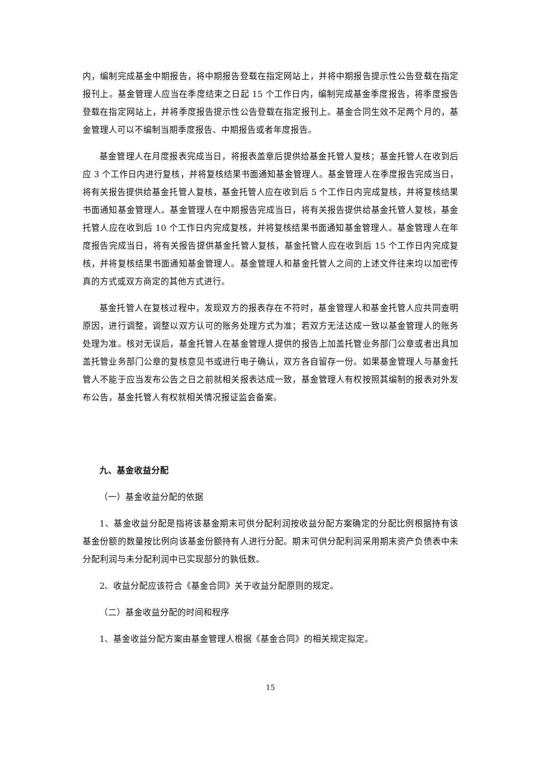内，编制完成基金中期报告，将中期报告登载在指定网站上，并将中期报告提示性公告登载在指定报刊上。基金管理人应当在季度结束之日起 15 个工作日内，编制完成基金季度报告，将季度报告登载在指定网站上，并将季度报告提示性公告登载在指定报刊上。基金合同生效不足两个月的，基金管理人可以不编制当期季度报告、中期报告或者年度报告。
基金管理人在月度报表完成当日，将报表盖章后提供给基金托管人复核；基金托管人在收到后应 3 个工作日内进行复核，并将复核结果书面通知基金管理人。基金管理人在季度报告完成当日，将有关报告提供给基金托管人复核，基金托管人应在收到后 5 个工作日内完成复核，并将复核结果书面通知基金管理人。基金管理人在中期报告完成当日，将有关报告提供给基金托管人复核，基金托管人应在收到后 10 个工作日内完成复核，并将复核结果书面通知基金管理人。基金管理人在年度报告完成当日，将有关报告提供基金托管人复核，基金托管人应在收到后 15 个工作日内完成复核，并将复核结果书面通知基金管理人。基金管理人和基金托管人之间的上述文件往来均以加密传真的方式或双方商定的其他方式进行。
基金托管人在复核过程中，发现双方的报表存在不符时，基金管理人和基金托管人应共同查明原因，进行调整，调整以双方认可的账务处理方式为准；若双方无法达成一致以基金管理人的账务处理为准。核对无误后，基金托管人在基金管理人提供的报告上加盖托管业务部门公章或者出具加盖托管业务部门公章的复核意见书或进行电子确认，双方各自留存一份。如果基金管理人与基金托管人不能于应当发布公告之日之前就相关报表达成一致，基金管理人有权按照其编制的报表对外发布公告，基金托管人有权就相关情况报证监会备案。
九、基金收益分配
（一）基金收益分配的依据
1、基金收益分配是指将该基金期末可供分配利润按收益分配方案确定的分配比例根据持有该基金份额的数量按比例向该基金份额持有人进行分配。期末可供分配利润采用期末资产负债表中未分配利润与未分配利润中已实现部分的孰低数。
2、收益分配应该符合《基金合同》关于收益分配原则的规定。
（二）基金收益分配的时间和程序
1、基金收益分配方案由基金管理人根据《基金合同》的相关规定拟定。
15